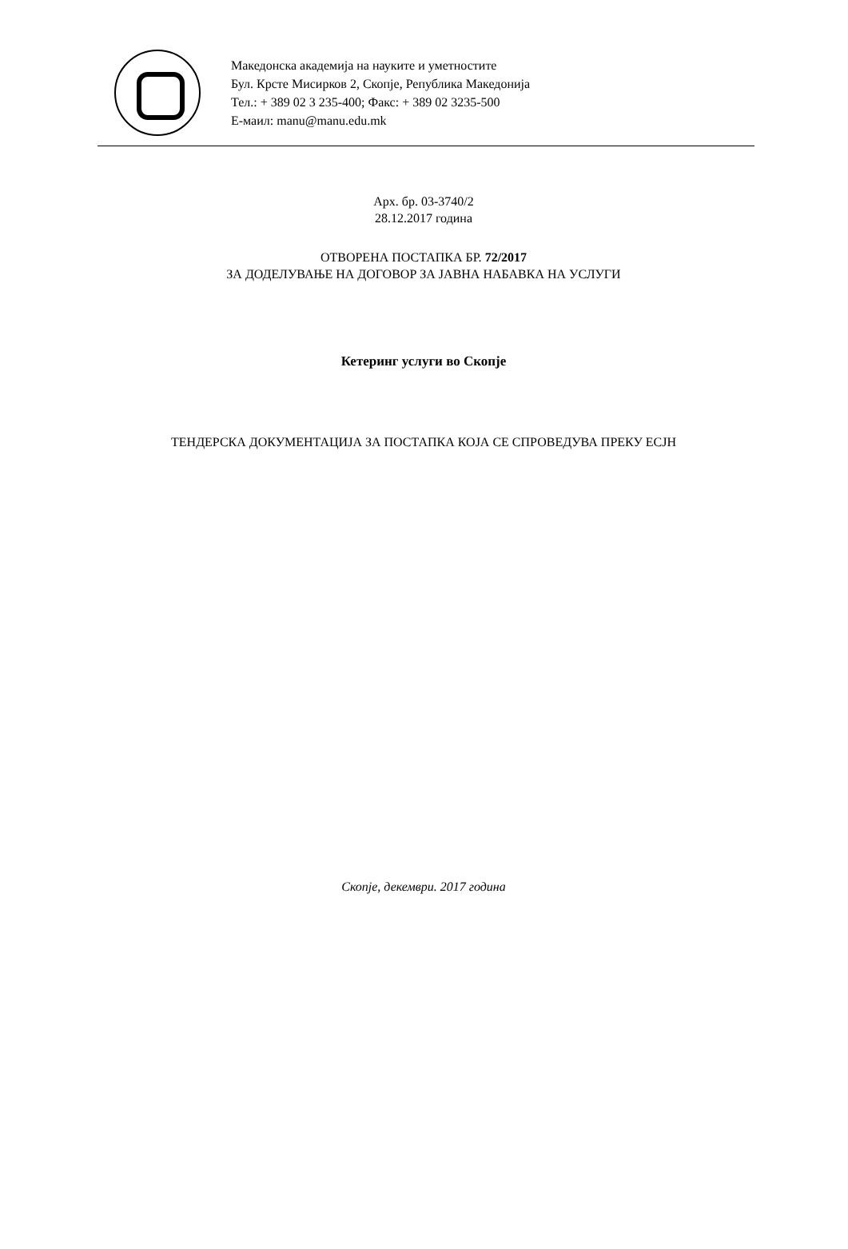Македонска академија на науките и уметностите
Бул. Крсте Мисирков 2, Скопје, Република Македонија
Тел.: + 389 02 3 235-400; Факс: + 389 02 3235-500
Е-маил: manu@manu.edu.mk
Арх. бр. 03-3740/2
28.12.2017 година
ОТВОРЕНА ПОСТАПКА БР. 72/2017
ЗА ДОДЕЛУВАЊЕ НА ДОГОВОР ЗА ЈАВНА НАБАВКА НА УСЛУГИ
Кетеринг услуги во Скопје
ТЕНДЕРСКА ДОКУМЕНТАЦИЈА ЗА ПОСТАПКА КОЈА СЕ СПРОВЕДУВА ПРЕКУ ЕСЈН
Скопје, декември. 2017 година